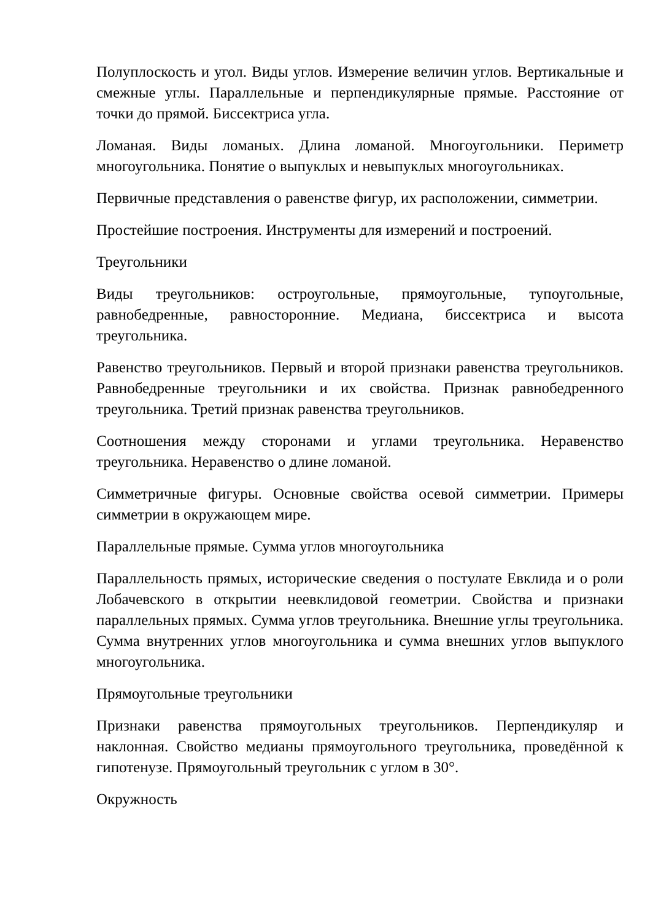Полуплоскость и угол. Виды углов. Измерение величин углов. Вертикальные и смежные углы. Параллельные и перпендикулярные прямые. Расстояние от точки до прямой. Биссектриса угла.
Ломаная. Виды ломаных. Длина ломаной. Многоугольники. Периметр многоугольника. Понятие о выпуклых и невыпуклых многоугольниках.
Первичные представления о равенстве фигур, их расположении, симметрии.
Простейшие построения. Инструменты для измерений и построений.
Треугольники
Виды треугольников: остроугольные, прямоугольные, тупоугольные, равнобедренные, равносторонние. Медиана, биссектриса и высота треугольника.
Равенство треугольников. Первый и второй признаки равенства треугольников. Равнобедренные треугольники и их свойства. Признак равнобедренного треугольника. Третий признак равенства треугольников.
Соотношения между сторонами и углами треугольника. Неравенство треугольника. Неравенство о длине ломаной.
Симметричные фигуры. Основные свойства осевой симметрии. Примеры симметрии в окружающем мире.
Параллельные прямые. Сумма углов многоугольника
Параллельность прямых, исторические сведения о постулате Евклида и о роли Лобачевского в открытии неевклидовой геометрии. Свойства и признаки параллельных прямых. Сумма углов треугольника. Внешние углы треугольника. Сумма внутренних углов многоугольника и сумма внешних углов выпуклого многоугольника.
Прямоугольные треугольники
Признаки равенства прямоугольных треугольников. Перпендикуляр и наклонная. Свойство медианы прямоугольного треугольника, проведённой к гипотенузе. Прямоугольный треугольник с углом в 30°.
Окружность